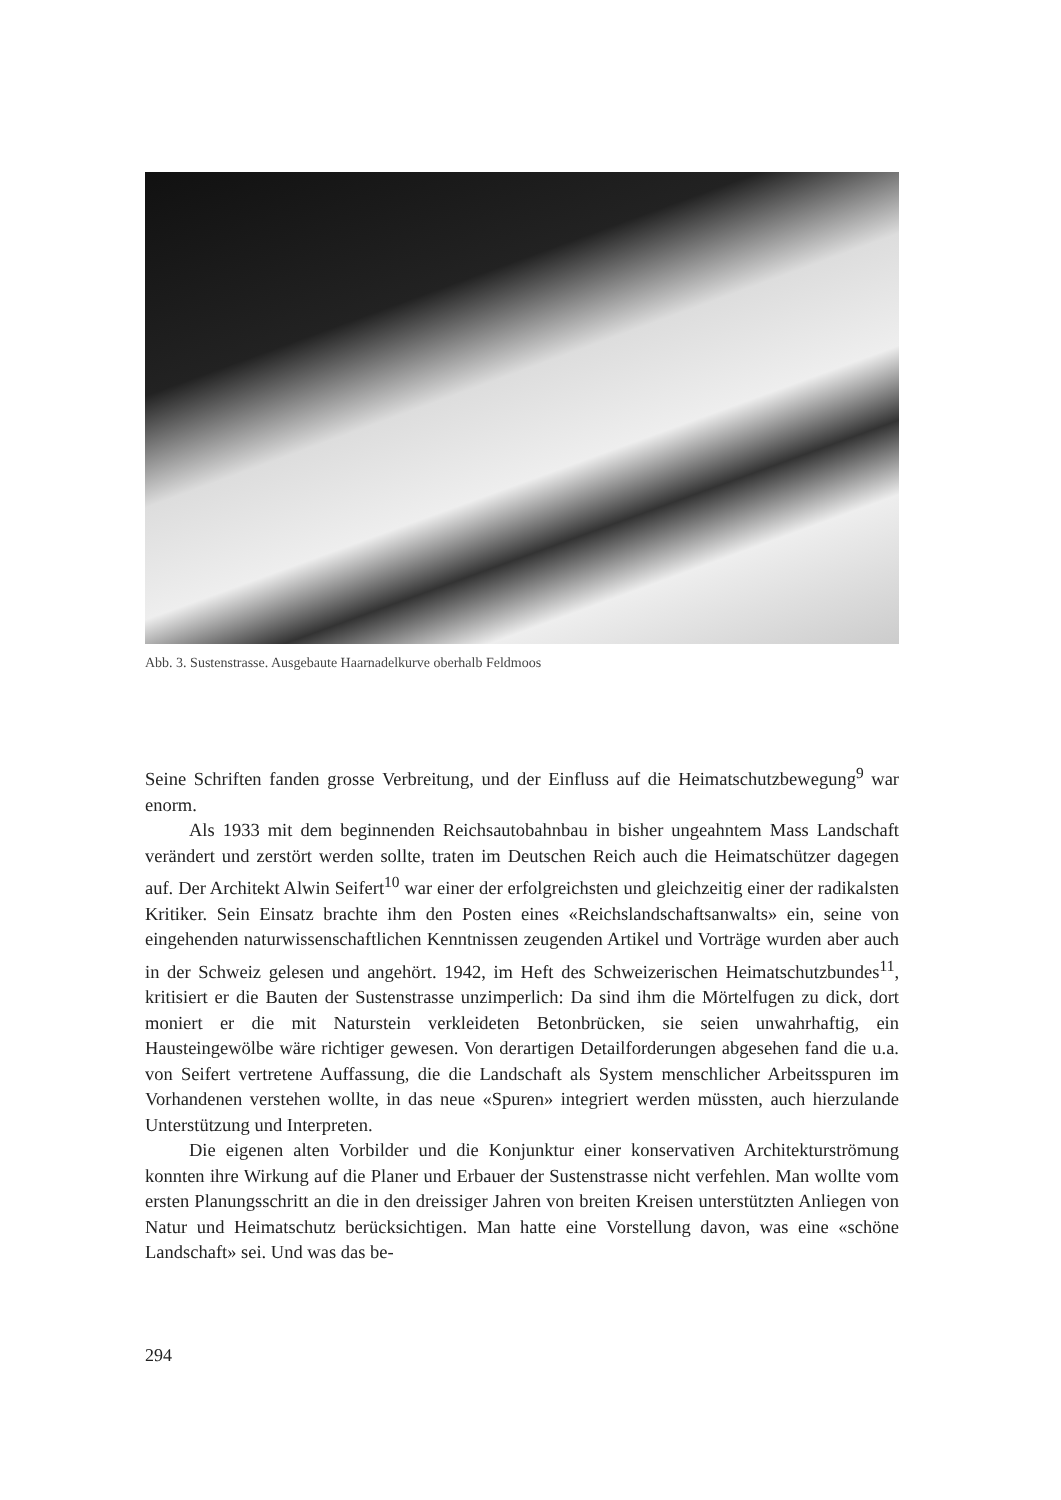Abb. 3. Sustenstrasse. Ausgebaute Haarnadelkurve oberhalb Feldmoos
Seine Schriften fanden grosse Verbreitung, und der Einfluss auf die Heimatschutzbewegung<sup>9</sup> war enorm.
Als 1933 mit dem beginnenden Reichsautobahnbau in bisher ungeahntem Mass Landschaft verändert und zerstört werden sollte, traten im Deutschen Reich auch die Heimatschützer dagegen auf. Der Architekt Alwin Seifert<sup>10</sup> war einer der erfolgreichsten und gleichzeitig einer der radikalsten Kritiker. Sein Einsatz brachte ihm den Posten eines «Reichslandschaftsanwalts» ein, seine von eingehenden naturwissenschaftlichen Kenntnissen zeugenden Artikel und Vorträge wurden aber auch in der Schweiz gelesen und angehört. 1942, im Heft des Schweizerischen Heimatschutzbundes<sup>11</sup>, kritisiert er die Bauten der Sustenstrasse unzimperlich: Da sind ihm die Mörtelfugen zu dick, dort moniert er die mit Naturstein verkleideten Betonbrücken, sie seien unwahrhaftig, ein Hausteingewölbe wäre richtiger gewesen. Von derartigen Detailforderungen abgesehen fand die u.a. von Seifert vertretene Auffassung, die die Landschaft als System menschlicher Arbeitsspuren im Vorhandenen verstehen wollte, in das neue «Spuren» integriert werden müssten, auch hierzulande Unterstützung und Interpreten.
Die eigenen alten Vorbilder und die Konjunktur einer konservativen Architekturströmung konnten ihre Wirkung auf die Planer und Erbauer der Sustenstrasse nicht verfehlen. Man wollte vom ersten Planungsschritt an die in den dreissiger Jahren von breiten Kreisen unterstützten Anliegen von Natur und Heimatschutz berücksichtigen. Man hatte eine Vorstellung davon, was eine «schöne Landschaft» sei. Und was das be-
294